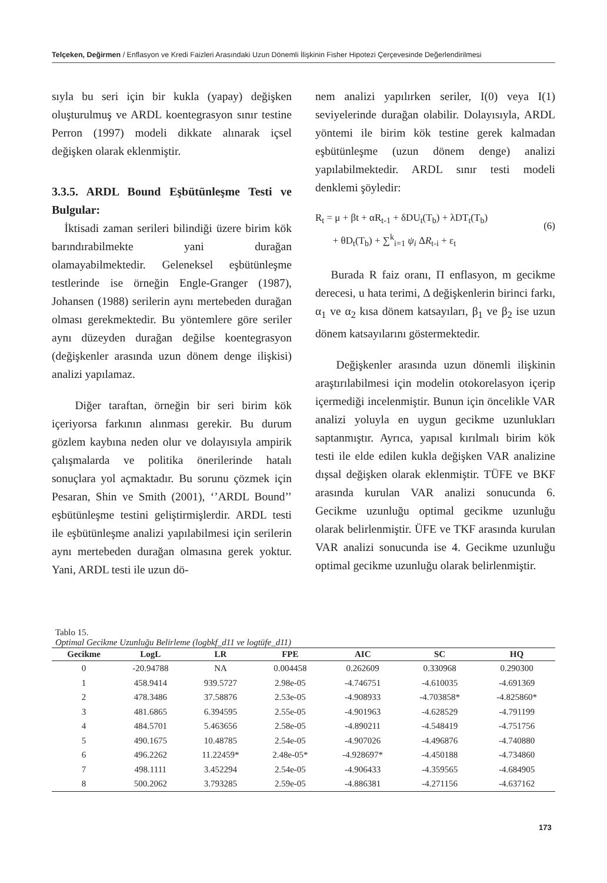Telçeken, Değirmen / Enflasyon ve Kredi Faizleri Arasındaki Uzun Dönemli İlişkinin Fisher Hipotezi Çerçevesinde Değerlendirilmesi
sıyla bu seri için bir kukla (yapay) değişken oluşturulmuş ve ARDL koentegrasyon sınır testine Perron (1997) modeli dikkate alınarak içsel değişken olarak eklenmiştir.
3.3.5. ARDL Bound Eşbütünleşme Testi ve Bulgular:
İktisadi zaman serileri bilindiği üzere birim kök barındırabilmekte yani durağan olamayabilmektedir. Geleneksel eşbütünleşme testlerinde ise örneğin Engle-Granger (1987), Johansen (1988) serilerin aynı mertebeden durağan olması gerekmektedir. Bu yöntemlere göre seriler aynı düzeyden durağan değilse koentegrasyon (değişkenler arasında uzun dönem denge ilişkisi) analizi yapılamaz.
Diğer taraftan, örneğin bir seri birim kök içeriyorsa farkının alınması gerekir. Bu durum gözlem kaybına neden olur ve dolayısıyla ampirik çalışmalarda ve politika önerilerinde hatalı sonuçlara yol açmaktadır. Bu sorunu çözmek için Pesaran, Shin ve Smith (2001), ‘’ARDL Bound’’ eşbütünleşme testini geliştirmişlerdir. ARDL testi ile eşbütünleşme analizi yapılabilmesi için serilerin aynı mertebeden durağan olmasına gerek yoktur. Yani, ARDL testi ile uzun dö-
nem analizi yapılırken seriler, I(0) veya I(1) seviyelerinde durağan olabilir. Dolayısıyla, ARDL yöntemi ile birim kök testine gerek kalmadan eşbütünleşme (uzun dönem denge) analizi yapılabilmektedir. ARDL sınır testi modeli denklemi şöyledir:
R<sub>t</sub> = μ + βt + αR<sub>t-1</sub> + δDU<sub>t</sub>(T<sub>b</sub>) + λDT<sub>t</sub>(T<sub>b</sub>)
+ θD<sub>t</sub>(T<sub>b</sub>) + ∑<sup>k</sup><sub>i=1</sub> ψ<sub>i</sub> ΔR<sub>t-i</sub> + ε<sub>t</sub> (6)
Burada R faiz oranı, Π enflasyon, m gecikme derecesi, u hata terimi, Δ değişkenlerin birinci farkı, α<sub>1</sub> ve α<sub>2</sub> kısa dönem katsayıları, β<sub>1</sub> ve β<sub>2</sub> ise uzun dönem katsayılarını göstermektedir.
Değişkenler arasında uzun dönemli ilişkinin araştırılabilmesi için modelin otokorelasyon içerip içermediği incelenmiştir. Bunun için öncelikle VAR analizi yoluyla en uygun gecikme uzunlukları saptanmıştır. Ayrıca, yapısal kırılmalı birim kök testi ile elde edilen kukla değişken VAR analizine dışsal değişken olarak eklenmiştir. TÜFE ve BKF arasında kurulan VAR analizi sonucunda 6. Gecikme uzunluğu optimal gecikme uzunluğu olarak belirlenmiştir. ÜFE ve TKF arasında kurulan VAR analizi sonucunda ise 4. Gecikme uzunluğu optimal gecikme uzunluğu olarak belirlenmiştir.
Tablo 15.
Optimal Gecikme Uzunluğu Belirleme (logbkf_d11 ve logtüfe_d11)
| Gecikme | LogL | LR | FPE | AIC | SC | HQ |
| --- | --- | --- | --- | --- | --- | --- |
| 0 | -20.94788 | NA | 0.004458 | 0.262609 | 0.330968 | 0.290300 |
| 1 | 458.9414 | 939.5727 | 2.98e-05 | -4.746751 | -4.610035 | -4.691369 |
| 2 | 478.3486 | 37.58876 | 2.53e-05 | -4.908933 | -4.703858* | -4.825860* |
| 3 | 481.6865 | 6.394595 | 2.55e-05 | -4.901963 | -4.628529 | -4.791199 |
| 4 | 484.5701 | 5.463656 | 2.58e-05 | -4.890211 | -4.548419 | -4.751756 |
| 5 | 490.1675 | 10.48785 | 2.54e-05 | -4.907026 | -4.496876 | -4.740880 |
| 6 | 496.2262 | 11.22459* | 2.48e-05* | -4.928697* | -4.450188 | -4.734860 |
| 7 | 498.1111 | 3.452294 | 2.54e-05 | -4.906433 | -4.359565 | -4.684905 |
| 8 | 500.2062 | 3.793285 | 2.59e-05 | -4.886381 | -4.271156 | -4.637162 |
173